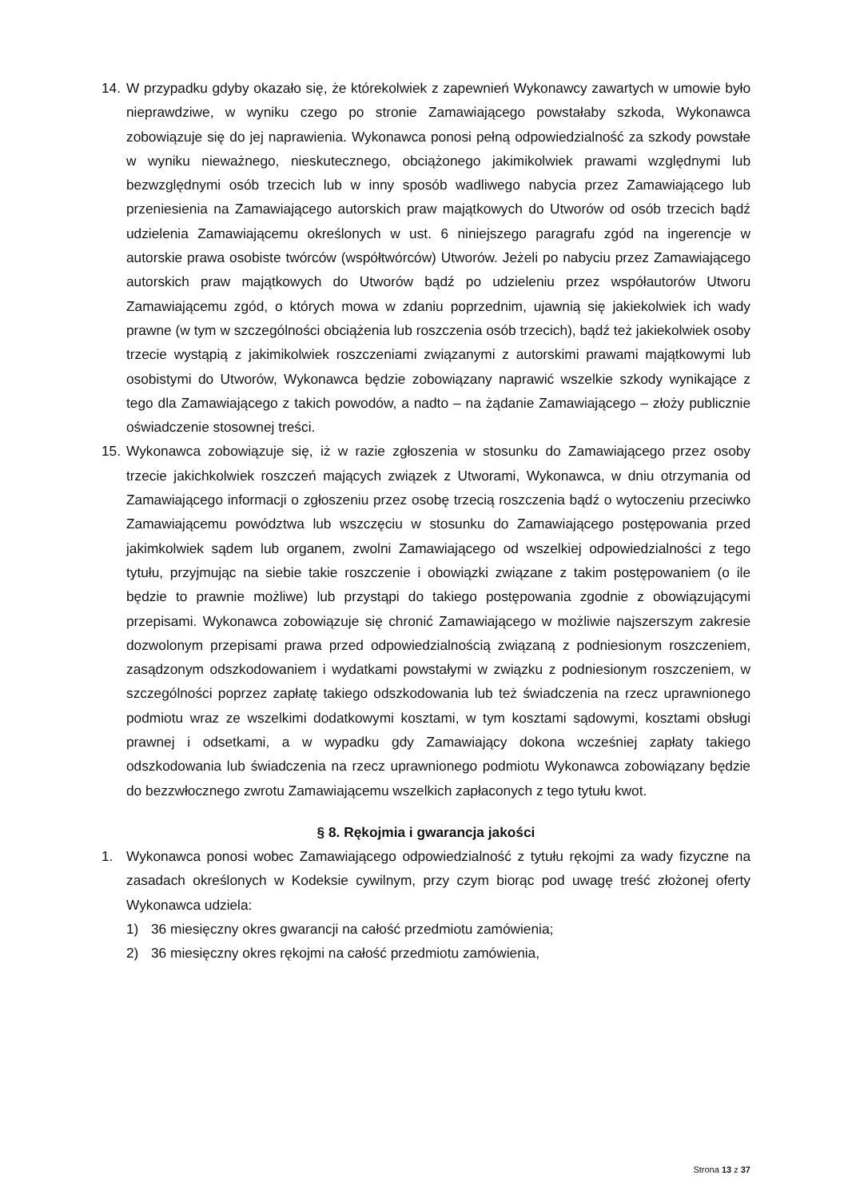14.
W przypadku gdyby okazało się, że którekolwiek z zapewnień Wykonawcy zawartych w umowie było nieprawdziwe, w wyniku czego po stronie Zamawiającego powstałaby szkoda, Wykonawca zobowiązuje się do jej naprawienia. Wykonawca ponosi pełną odpowiedzialność za szkody powstałe w wyniku nieważnego, nieskutecznego, obciążonego jakimikolwiek prawami względnymi lub bezwzględnymi osób trzecich lub w inny sposób wadliwego nabycia przez Zamawiającego lub przeniesienia na Zamawiającego autorskich praw majątkowych do Utworów od osób trzecich bądź udzielenia Zamawiającemu określonych w ust. 6 niniejszego paragrafu zgód na ingerencje w autorskie prawa osobiste twórców (współtwórców) Utworów. Jeżeli po nabyciu przez Zamawiającego autorskich praw majątkowych do Utworów bądź po udzieleniu przez współautorów Utworu Zamawiającemu zgód, o których mowa w zdaniu poprzednim, ujawnią się jakiekolwiek ich wady prawne (w tym w szczególności obciążenia lub roszczenia osób trzecich), bądź też jakiekolwiek osoby trzecie wystąpią z jakimikolwiek roszczeniami związanymi z autorskimi prawami majątkowymi lub osobistymi do Utworów, Wykonawca będzie zobowiązany naprawić wszelkie szkody wynikające z tego dla Zamawiającego z takich powodów, a nadto – na żądanie Zamawiającego – złoży publicznie oświadczenie stosownej treści.
15.
Wykonawca zobowiązuje się, iż w razie zgłoszenia w stosunku do Zamawiającego przez osoby trzecie jakichkolwiek roszczeń mających związek z Utworami, Wykonawca, w dniu otrzymania od Zamawiającego informacji o zgłoszeniu przez osobę trzecią roszczenia bądź o wytoczeniu przeciwko Zamawiającemu powództwa lub wszczęciu w stosunku do Zamawiającego postępowania przed jakimkolwiek sądem lub organem, zwolni Zamawiającego od wszelkiej odpowiedzialności z tego tytułu, przyjmując na siebie takie roszczenie i obowiązki związane z takim postępowaniem (o ile będzie to prawnie możliwe) lub przystąpi do takiego postępowania zgodnie z obowiązującymi przepisami. Wykonawca zobowiązuje się chronić Zamawiającego w możliwie najszerszym zakresie dozwolonym przepisami prawa przed odpowiedzialnością związaną z podniesionym roszczeniem, zasądzonym odszkodowaniem i wydatkami powstałymi w związku z podniesionym roszczeniem, w szczególności poprzez zapłatę takiego odszkodowania lub też świadczenia na rzecz uprawnionego podmiotu wraz ze wszelkimi dodatkowymi kosztami, w tym kosztami sądowymi, kosztami obsługi prawnej i odsetkami, a w wypadku gdy Zamawiający dokona wcześniej zapłaty takiego odszkodowania lub świadczenia na rzecz uprawnionego podmiotu Wykonawca zobowiązany będzie do bezzwłocznego zwrotu Zamawiającemu wszelkich zapłaconych z tego tytułu kwot.
§ 8. Rękojmia i gwarancja jakości
1. Wykonawca ponosi wobec Zamawiającego odpowiedzialność z tytułu rękojmi za wady fizyczne na zasadach określonych w Kodeksie cywilnym, przy czym biorąc pod uwagę treść złożonej oferty Wykonawca udziela:
1) 36 miesięczny okres gwarancji na całość przedmiotu zamówienia;
2) 36 miesięczny okres rękojmi na całość przedmiotu zamówienia,
Strona 13 z 37